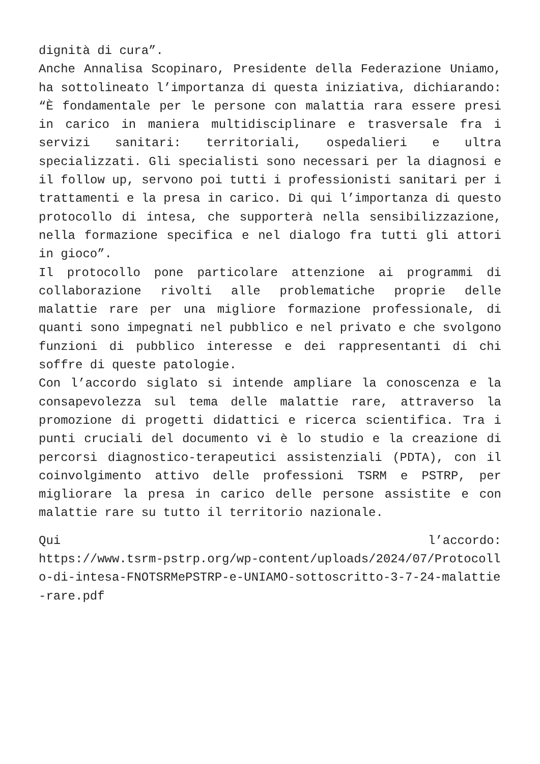dignità di cura”.
Anche Annalisa Scopinaro, Presidente della Federazione Uniamo, ha sottolineato l’importanza di questa iniziativa, dichiarando: “È fondamentale per le persone con malattia rara essere presi in carico in maniera multidisciplinare e trasversale fra i servizi sanitari: territoriali, ospedalieri e ultra specializzati. Gli specialisti sono necessari per la diagnosi e il follow up, servono poi tutti i professionisti sanitari per i trattamenti e la presa in carico. Di qui l’importanza di questo protocollo di intesa, che supporterà nella sensibilizzazione, nella formazione specifica e nel dialogo fra tutti gli attori in gioco”.
Il protocollo pone particolare attenzione ai programmi di collaborazione rivolti alle problematiche proprie delle malattie rare per una migliore formazione professionale, di quanti sono impegnati nel pubblico e nel privato e che svolgono funzioni di pubblico interesse e dei rappresentanti di chi soffre di queste patologie.
Con l’accordo siglato si intende ampliare la conoscenza e la consapevolezza sul tema delle malattie rare, attraverso la promozione di progetti didattici e ricerca scientifica. Tra i punti cruciali del documento vi è lo studio e la creazione di percorsi diagnostico-terapeutici assistenziali (PDTA), con il coinvolgimento attivo delle professioni TSRM e PSTRP, per migliorare la presa in carico delle persone assistite e con malattie rare su tutto il territorio nazionale.
Qui l’accordo:
https://www.tsrm-pstrp.org/wp-content/uploads/2024/07/Protocollo-di-intesa-FNOTSRMePSTRP-e-UNIAMO-sottoscritto-3-7-24-malattie-rare.pdf